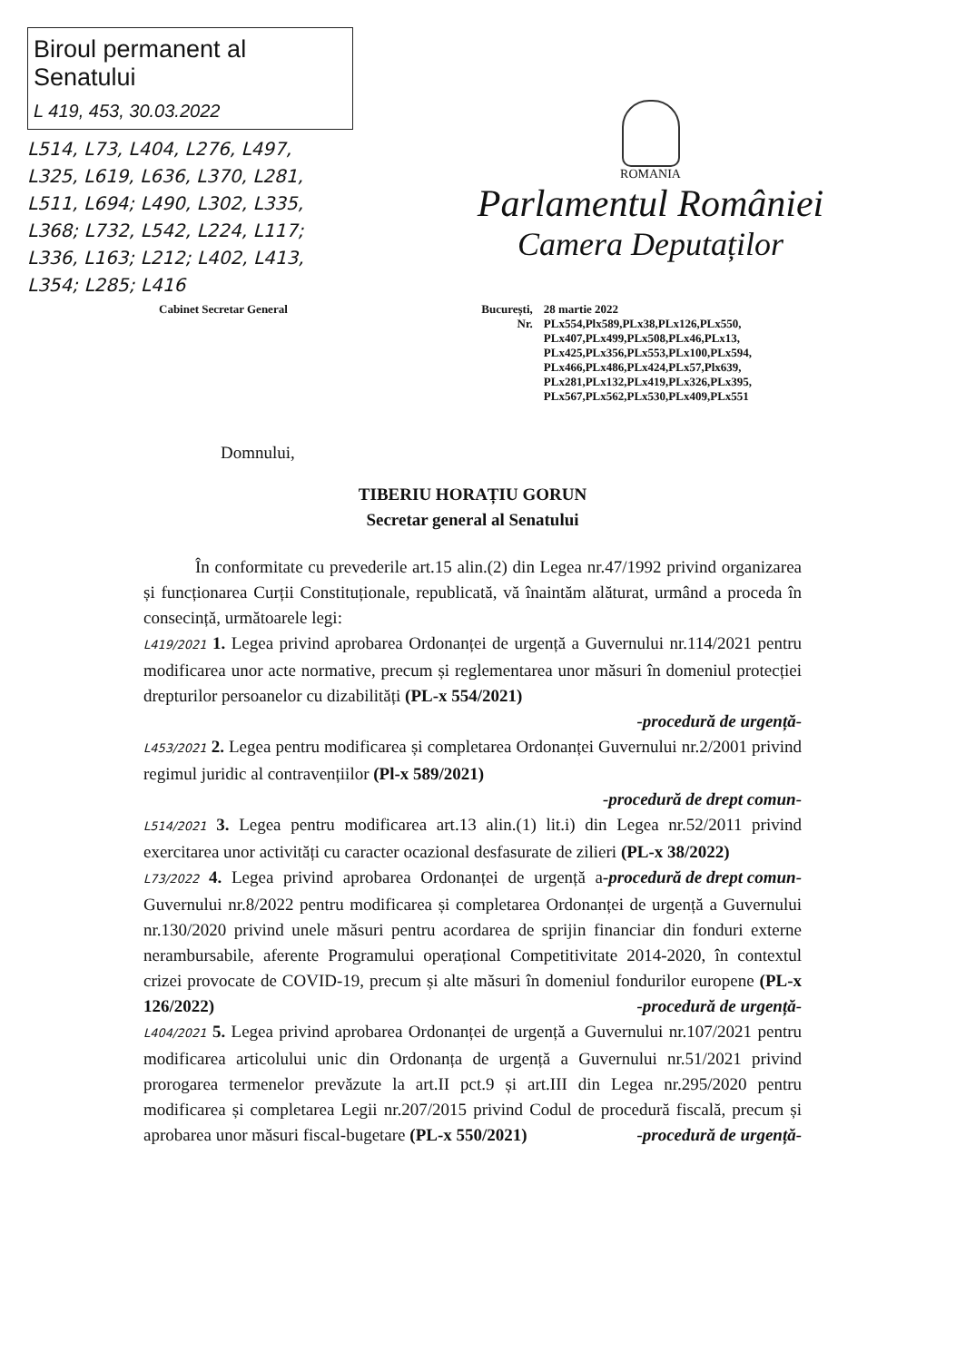Biroul permanent al Senatului
L 419, 453, 30.03.2022
L514, L73, L404, L276, L497, L325, L619, L636, L370, L281, L511, L694; L490, L302, L335, L368; L732, L542, L224, L117; L336, L163; L212; L402, L413, L354; L285; L416
ROMANIA
Parlamentul României
Camera Deputaților
Cabinet Secretar General București,
Nr.
28 martie 2022
PLx554,Plx589,PLx38,PLx126,PLx550,
PLx407,PLx499,PLx508,PLx46,PLx13,
PLx425,PLx356,PLx553,PLx100,PLx594,
PLx466,PLx486,PLx424,PLx57,Plx639,
PLx281,PLx132,PLx419,PLx326,PLx395,
PLx567,PLx562,PLx530,PLx409,PLx551
Domnului,
TIBERIU HORAȚIU GORUN
Secretar general al Senatului
   În conformitate cu prevederile art.15 alin.(2) din Legea nr.47/1992 privind organizarea și funcționarea Curții Constituționale, republicată, vă înaintăm alăturat, urmând a proceda în consecință, următoarele legi:
L419/2021 1. Legea privind aprobarea Ordonanței de urgență a Guvernului nr.114/2021 pentru modificarea unor acte normative, precum și reglementarea unor măsuri în domeniul protecției drepturilor persoanelor cu dizabilități (PL-x 554/2021)
-procedură de urgență-
L453/2021 2. Legea pentru modificarea și completarea Ordonanței Guvernului nr.2/2001 privind regimul juridic al contravențiilor (Pl-x 589/2021)
-procedură de drept comun-
L514/2021 3. Legea pentru modificarea art.13 alin.(1) lit.i) din Legea nr.52/2011 privind exercitarea unor activități cu caracter ocazional desfasurate de zilieri (PL-x 38/2022) -procedură de drept comun-
L73/2022 4. Legea privind aprobarea Ordonanței de urgență a Guvernului nr.8/2022 pentru modificarea și completarea Ordonanței de urgență a Guvernului nr.130/2020 privind unele măsuri pentru acordarea de sprijin financiar din fonduri externe nerambursabile, aferente Programului operațional Competitivitate 2014-2020, în contextul crizei provocate de COVID-19, precum și alte măsuri în domeniul fondurilor europene (PL-x 126/2022) -procedură de urgență-
L404/2021 5. Legea privind aprobarea Ordonanței de urgență a Guvernului nr.107/2021 pentru modificarea articolului unic din Ordonanța de urgență a Guvernului nr.51/2021 privind prorogarea termenelor prevăzute la art.II pct.9 și art.III din Legea nr.295/2020 pentru modificarea și completarea Legii nr.207/2015 privind Codul de procedură fiscală, precum și aprobarea unor măsuri fiscal-bugetare (PL-x 550/2021) -procedură de urgență-